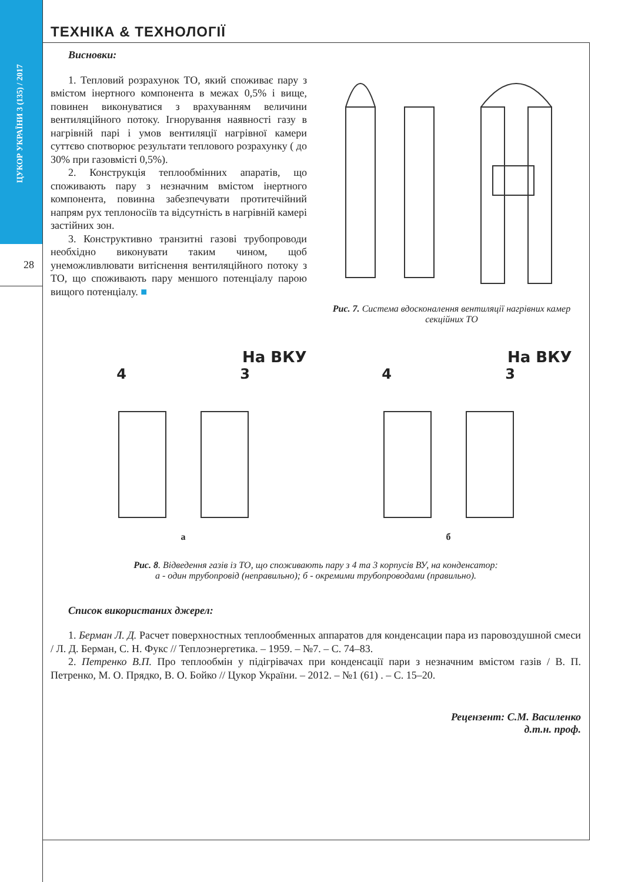ЦУКОР УКРАЇНИ 3 (135) / 2017
28
ТЕХНІКА & ТЕХНОЛОГІЇ
Висновки:
1. Тепловий розрахунок ТО, який споживає пару з вмістом інертного компонента в межах 0,5% і вище, повинен виконуватися з врахуванням величини вентиляційного потоку. Ігнорування наявності газу в нагрівній парі і умов вентиляції нагрівної камери суттєво спотворює результати теплового розрахунку ( до 30% при газовмісті 0,5%).
2. Конструкція теплообмінних апаратів, що споживають пару з незначним вмістом інертного компонента, повинна забезпечувати протитечійний напрям рух теплоносіїв та відсутність в нагрівній камері застійних зон.
3. Конструктивно транзитні газові трубопроводи необхідно виконувати таким чином, щоб унеможливлювати витіснення вентиляційного потоку з ТО, що споживають пару меншого потенціалу парою вищого потенціалу. ■
Рис. 7. Система вдосконалення вентиляції нагрівних камер секційних ТО
На ВКУ
4 3
а
На ВКУ
4 3
б
Рис. 8. Відведення газів із ТО, що споживають пару з 4 та 3 корпусів ВУ, на конденсатор:
а - один трубопровід (неправильно); б - окремими трубопроводами (правильно).
Список використаних джерел:
1. Берман Л. Д. Расчет поверхностных теплообменных аппаратов для конденсации пара из паровоздушной смеси / Л. Д. Берман, С. Н. Фукс // Теплоэнергетика. – 1959. – №7. – С. 74–83.
2. Петренко В.П. Про теплообмін у підігрівачах при конденсації пари з незначним вмістом газів / В. П. Петренко, М. О. Прядко, В. О. Бойко // Цукор України. – 2012. – №1 (61) . – С. 15–20.
Рецензент: С.М. Василенко
д.т.н. проф.